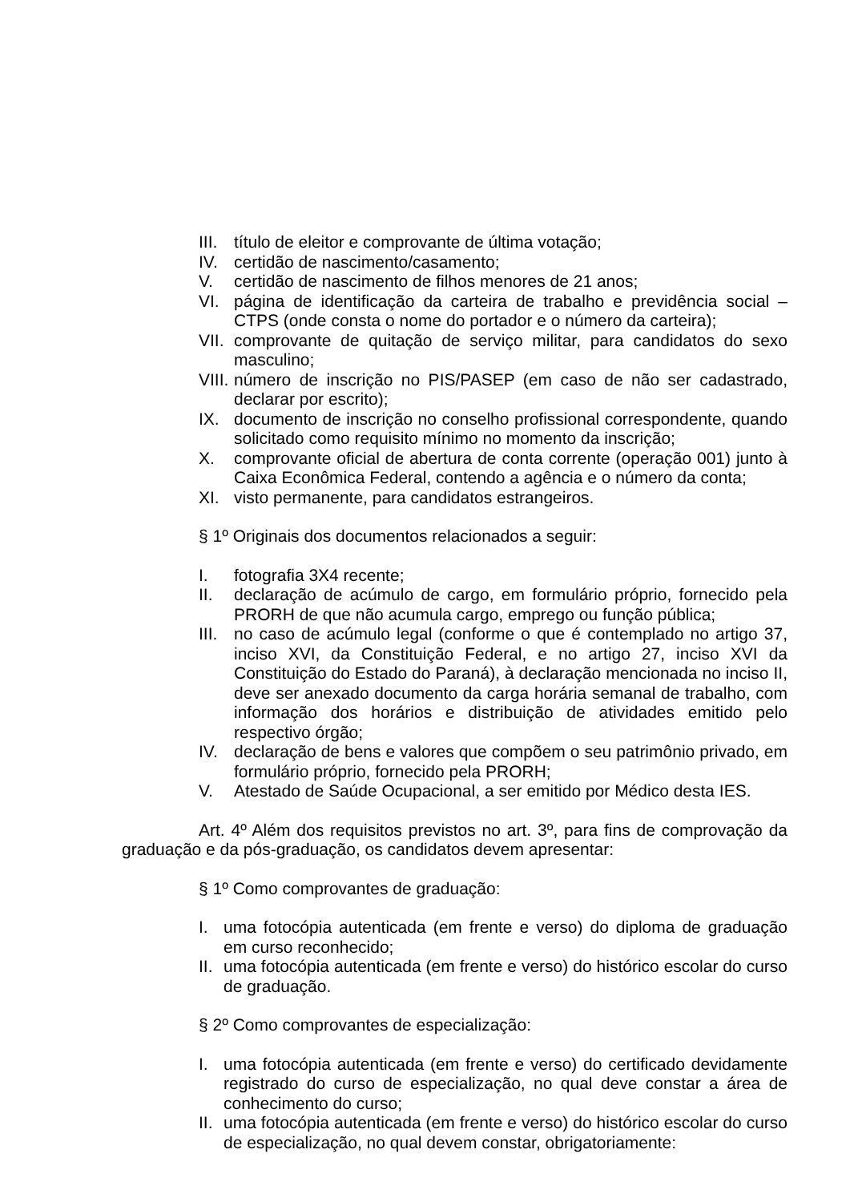III. título de eleitor e comprovante de última votação;
IV. certidão de nascimento/casamento;
V. certidão de nascimento de filhos menores de 21 anos;
VI. página de identificação da carteira de trabalho e previdência social – CTPS (onde consta o nome do portador e o número da carteira);
VII. comprovante de quitação de serviço militar, para candidatos do sexo masculino;
VIII. número de inscrição no PIS/PASEP (em caso de não ser cadastrado, declarar por escrito);
IX. documento de inscrição no conselho profissional correspondente, quando solicitado como requisito mínimo no momento da inscrição;
X. comprovante oficial de abertura de conta corrente (operação 001) junto à Caixa Econômica Federal, contendo a agência e o número da conta;
XI. visto permanente, para candidatos estrangeiros.
§ 1º Originais dos documentos relacionados a seguir:
I. fotografia 3X4 recente;
II. declaração de acúmulo de cargo, em formulário próprio, fornecido pela PRORH de que não acumula cargo, emprego ou função pública;
III. no caso de acúmulo legal (conforme o que é contemplado no artigo 37, inciso XVI, da Constituição Federal, e no artigo 27, inciso XVI da Constituição do Estado do Paraná), à declaração mencionada no inciso II, deve ser anexado documento da carga horária semanal de trabalho, com informação dos horários e distribuição de atividades emitido pelo respectivo órgão;
IV. declaração de bens e valores que compõem o seu patrimônio privado, em formulário próprio, fornecido pela PRORH;
V. Atestado de Saúde Ocupacional, a ser emitido por Médico desta IES.
Art. 4º Além dos requisitos previstos no art. 3º, para fins de comprovação da graduação e da pós-graduação, os candidatos devem apresentar:
§ 1º Como comprovantes de graduação:
I. uma fotocópia autenticada (em frente e verso) do diploma de graduação em curso reconhecido;
II. uma fotocópia autenticada (em frente e verso) do histórico escolar do curso de graduação.
§ 2º Como comprovantes de especialização:
I. uma fotocópia autenticada (em frente e verso) do certificado devidamente registrado do curso de especialização, no qual deve constar a área de conhecimento do curso;
II. uma fotocópia autenticada (em frente e verso) do histórico escolar do curso de especialização, no qual devem constar, obrigatoriamente: